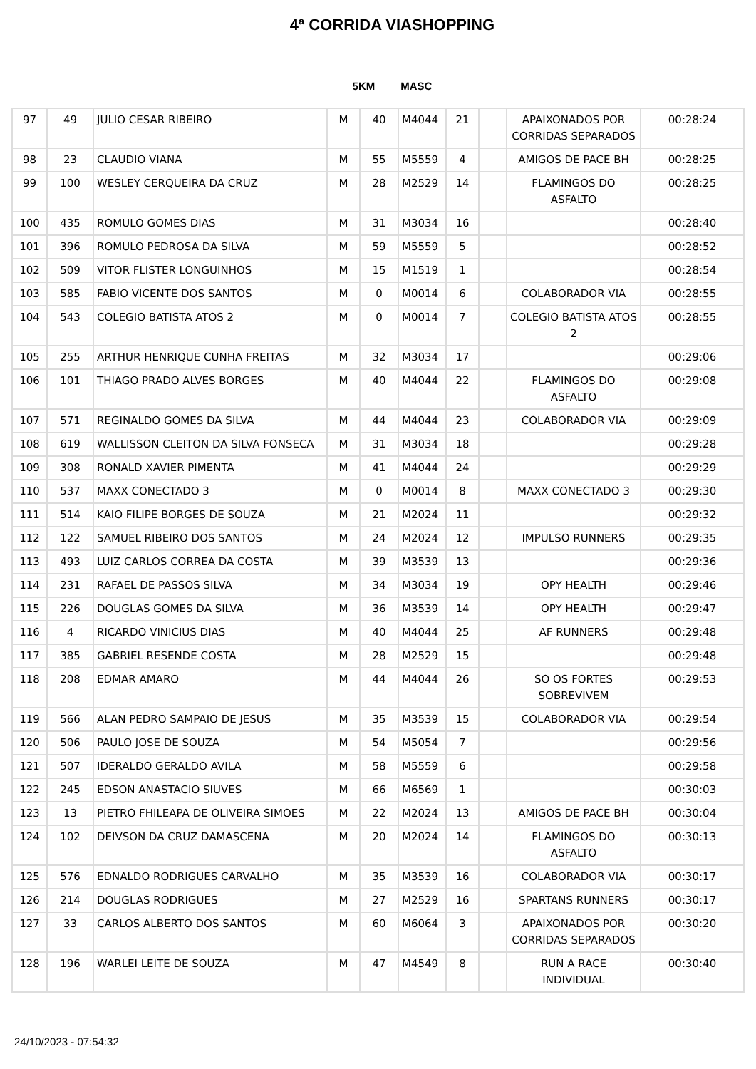4ª CORRIDA VIASHOPPING
5KM MASC
| 97 | 49 | JULIO CESAR RIBEIRO | M | 40 | M4044 | 21 | | APAIXONADOS POR CORRIDAS SEPARADOS | 00:28:24 |
| 98 | 23 | CLAUDIO VIANA | M | 55 | M5559 | 4 | | AMIGOS DE PACE BH | 00:28:25 |
| 99 | 100 | WESLEY CERQUEIRA DA CRUZ | M | 28 | M2529 | 14 | | FLAMINGOS DO ASFALTO | 00:28:25 |
| 100 | 435 | ROMULO GOMES DIAS | M | 31 | M3034 | 16 | | | 00:28:40 |
| 101 | 396 | ROMULO PEDROSA DA SILVA | M | 59 | M5559 | 5 | | | 00:28:52 |
| 102 | 509 | VITOR FLISTER LONGUINHOS | M | 15 | M1519 | 1 | | | 00:28:54 |
| 103 | 585 | FABIO VICENTE DOS SANTOS | M | 0 | M0014 | 6 | | COLABORADOR VIA | 00:28:55 |
| 104 | 543 | COLEGIO BATISTA ATOS 2 | M | 0 | M0014 | 7 | | COLEGIO BATISTA ATOS 2 | 00:28:55 |
| 105 | 255 | ARTHUR HENRIQUE CUNHA FREITAS | M | 32 | M3034 | 17 | | | 00:29:06 |
| 106 | 101 | THIAGO PRADO ALVES BORGES | M | 40 | M4044 | 22 | | FLAMINGOS DO ASFALTO | 00:29:08 |
| 107 | 571 | REGINALDO GOMES DA SILVA | M | 44 | M4044 | 23 | | COLABORADOR VIA | 00:29:09 |
| 108 | 619 | WALLISSON CLEITON DA SILVA FONSECA | M | 31 | M3034 | 18 | | | 00:29:28 |
| 109 | 308 | RONALD XAVIER PIMENTA | M | 41 | M4044 | 24 | | | 00:29:29 |
| 110 | 537 | MAXX CONECTADO 3 | M | 0 | M0014 | 8 | | MAXX CONECTADO 3 | 00:29:30 |
| 111 | 514 | KAIO FILIPE BORGES DE SOUZA | M | 21 | M2024 | 11 | | | 00:29:32 |
| 112 | 122 | SAMUEL RIBEIRO DOS SANTOS | M | 24 | M2024 | 12 | | IMPULSO RUNNERS | 00:29:35 |
| 113 | 493 | LUIZ CARLOS CORREA DA COSTA | M | 39 | M3539 | 13 | | | 00:29:36 |
| 114 | 231 | RAFAEL DE PASSOS SILVA | M | 34 | M3034 | 19 | | OPY HEALTH | 00:29:46 |
| 115 | 226 | DOUGLAS GOMES DA SILVA | M | 36 | M3539 | 14 | | OPY HEALTH | 00:29:47 |
| 116 | 4 | RICARDO VINICIUS DIAS | M | 40 | M4044 | 25 | | AF RUNNERS | 00:29:48 |
| 117 | 385 | GABRIEL RESENDE COSTA | M | 28 | M2529 | 15 | | | 00:29:48 |
| 118 | 208 | EDMAR AMARO | M | 44 | M4044 | 26 | | SO OS FORTES SOBREVIVEM | 00:29:53 |
| 119 | 566 | ALAN PEDRO SAMPAIO DE JESUS | M | 35 | M3539 | 15 | | COLABORADOR VIA | 00:29:54 |
| 120 | 506 | PAULO JOSE DE SOUZA | M | 54 | M5054 | 7 | | | 00:29:56 |
| 121 | 507 | IDERALDO GERALDO AVILA | M | 58 | M5559 | 6 | | | 00:29:58 |
| 122 | 245 | EDSON ANASTACIO SIUVES | M | 66 | M6569 | 1 | | | 00:30:03 |
| 123 | 13 | PIETRO FHILEAPA DE OLIVEIRA SIMOES | M | 22 | M2024 | 13 | | AMIGOS DE PACE BH | 00:30:04 |
| 124 | 102 | DEIVSON DA CRUZ DAMASCENA | M | 20 | M2024 | 14 | | FLAMINGOS DO ASFALTO | 00:30:13 |
| 125 | 576 | EDNALDO RODRIGUES CARVALHO | M | 35 | M3539 | 16 | | COLABORADOR VIA | 00:30:17 |
| 126 | 214 | DOUGLAS RODRIGUES | M | 27 | M2529 | 16 | | SPARTANS RUNNERS | 00:30:17 |
| 127 | 33 | CARLOS ALBERTO DOS SANTOS | M | 60 | M6064 | 3 | | APAIXONADOS POR CORRIDAS SEPARADOS | 00:30:20 |
| 128 | 196 | WARLEI LEITE DE SOUZA | M | 47 | M4549 | 8 | | RUN A RACE INDIVIDUAL | 00:30:40 |
24/10/2023 - 07:54:32